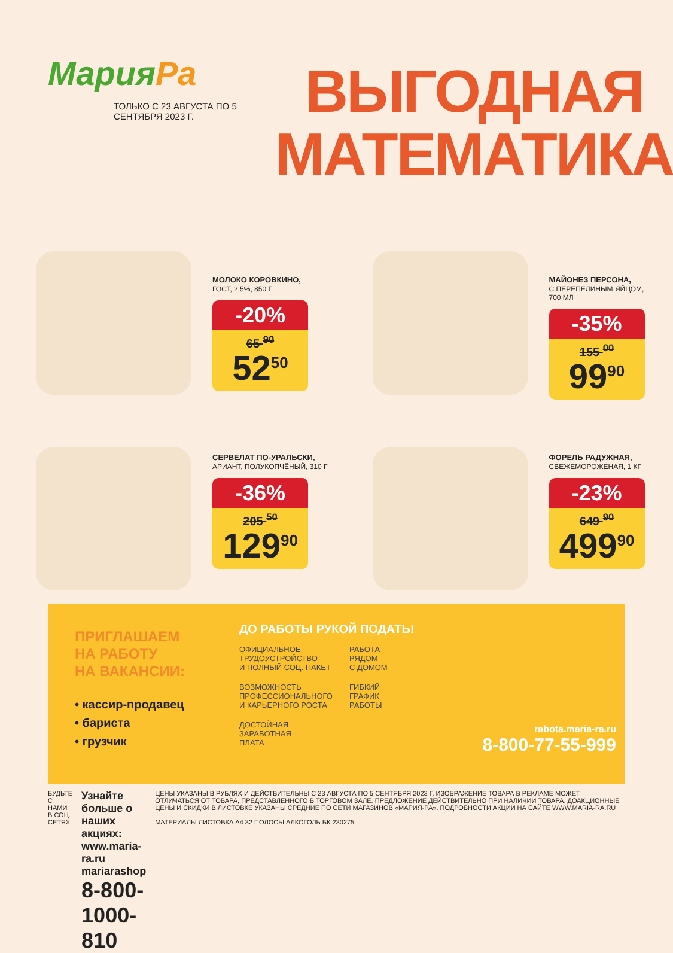МарияРа
ТОЛЬКО С 23 АВГУСТА ПО 5 СЕНТЯБРЯ 2023 Г.
ВЫГОДНАЯ
МАТЕМАТИКА
МОЛОКО КОРОВКИНО,
ГОСТ, 2,5%, 850 Г
-20%
65 <sup>90</sup>
52<sup>50</sup>
МАЙОНЕЗ ПЕРСОНА,
С ПЕРЕПЕЛИНЫМ ЯЙЦОМ,
700 МЛ
-35%
155 <sup>00</sup>
99<sup>90</sup>
СЕРВЕЛАТ ПО-УРАЛЬСКИ,
АРИАНТ, ПОЛУКОПЧЁНЫЙ, 310 Г
-36%
205 <sup>50</sup>
129<sup>90</sup>
ФОРЕЛЬ РАДУЖНАЯ,
СВЕЖЕМОРОЖЕНАЯ, 1 КГ
-23%
649 <sup>90</sup>
499<sup>90</sup>
ПРИГЛАШАЕМ
НА РАБОТУ
НА ВАКАНСИИ:
• кассир-продавец
• бариста
• грузчик
ДО РАБОТЫ РУКОЙ ПОДАТЬ!
ОФИЦИАЛЬНОЕ
ТРУДОУСТРОЙСТВО
И ПОЛНЫЙ СОЦ. ПАКЕТ
РАБОТА
РЯДОМ
С ДОМОМ
ВОЗМОЖНОСТЬ
ПРОФЕССИОНАЛЬНОГО
И КАРЬЕРНОГО РОСТА
ГИБКИЙ
ГРАФИК
РАБОТЫ
ДОСТОЙНАЯ
ЗАРАБОТНАЯ
ПЛАТА
rabota.maria-ra.ru
8-800-77-55-999
БУДЬТЕ С НАМИ
В СОЦ. СЕТЯХ
Узнайте больше о наших акциях:
www.maria-ra.ru mariarashop
8-800-1000-810
ЦЕНЫ УКАЗАНЫ В РУБЛЯХ И ДЕЙСТВИТЕЛЬНЫ С 23 АВГУСТА ПО 5 СЕНТЯБРЯ 2023 Г. ИЗОБРАЖЕНИЕ ТОВАРА В РЕКЛАМЕ МОЖЕТ ОТЛИЧАТЬСЯ ОТ ТОВАРА, ПРЕДСТАВЛЕННОГО В ТОРГОВОМ ЗАЛЕ. ПРЕДЛОЖЕНИЕ ДЕЙСТВИТЕЛЬНО ПРИ НАЛИЧИИ ТОВАРА. ДОАКЦИОННЫЕ ЦЕНЫ И СКИДКИ В ЛИСТОВКЕ УКАЗАНЫ СРЕДНИЕ ПО СЕТИ МАГАЗИНОВ «МАРИЯ-РА». ПОДРОБНОСТИ АКЦИИ НА САЙТЕ WWW.MARIA-RA.RU
МАТЕРИАЛЫ ЛИСТОВКА А4 32 ПОЛОСЫ АЛКОГОЛЬ БК 230275